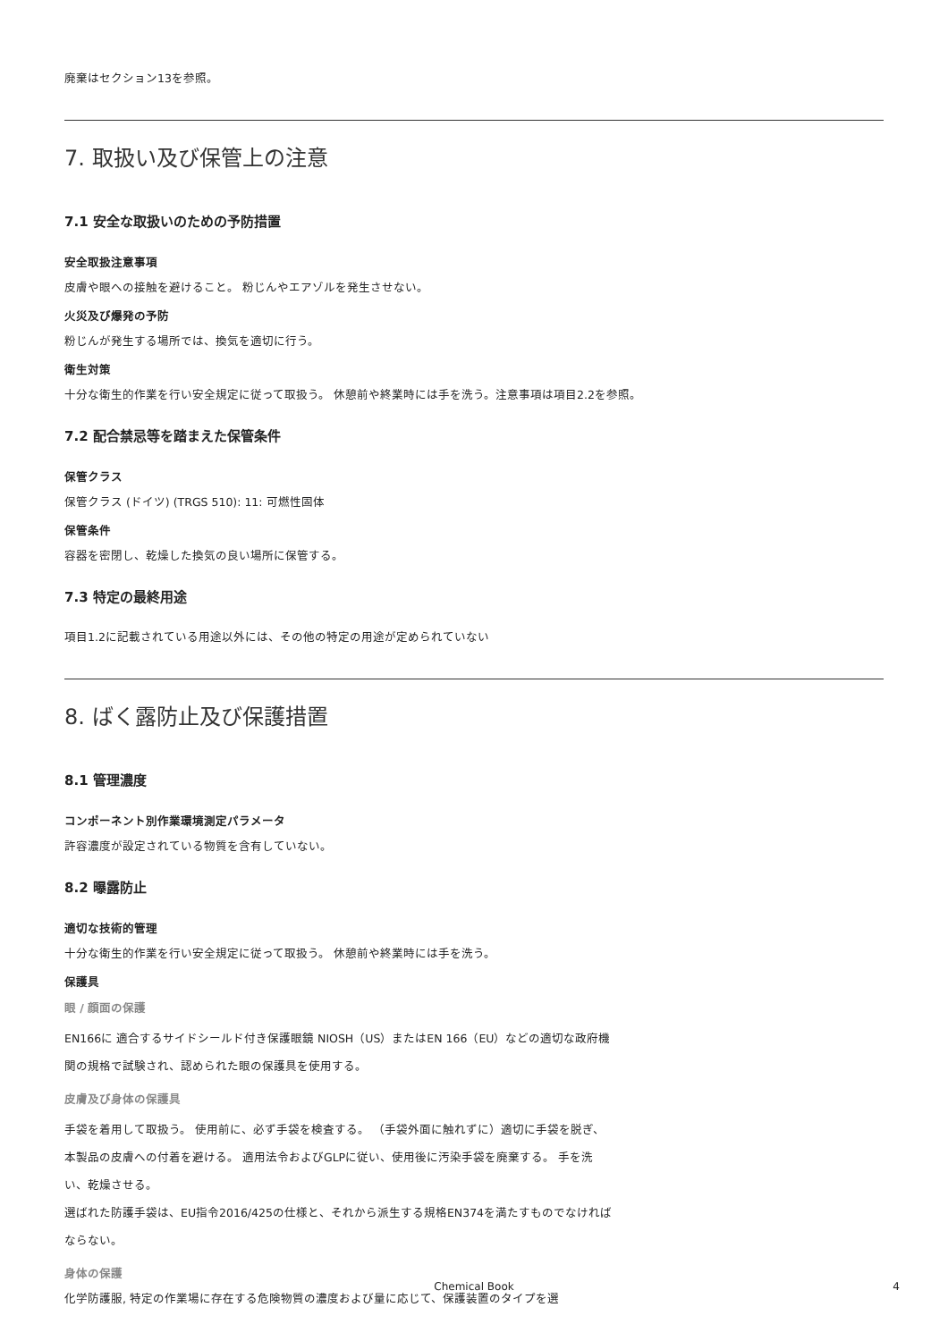廃棄はセクション13を参照。
7. 取扱い及び保管上の注意
7.1 安全な取扱いのための予防措置
安全取扱注意事項
皮膚や眼への接触を避けること。 粉じんやエアゾルを発生させない。
火災及び爆発の予防
粉じんが発生する場所では、換気を適切に行う。
衛生対策
十分な衛生的作業を行い安全規定に従って取扱う。 休憩前や終業時には手を洗う。注意事項は項目2.2を参照。
7.2 配合禁忌等を踏まえた保管条件
保管クラス
保管クラス (ドイツ) (TRGS 510): 11: 可燃性固体
保管条件
容器を密閉し、乾燥した換気の良い場所に保管する。
7.3 特定の最終用途
項目1.2に記載されている用途以外には、その他の特定の用途が定められていない
8. ばく露防止及び保護措置
8.1 管理濃度
コンポーネント別作業環境測定パラメータ
許容濃度が設定されている物質を含有していない。
8.2 曝露防止
適切な技術的管理
十分な衛生的作業を行い安全規定に従って取扱う。 休憩前や終業時には手を洗う。
保護具
眼 / 顔面の保護
EN166に 適合するサイドシールド付き保護眼鏡 NIOSH（US）またはEN 166（EU）などの適切な政府機関の規格で試験され、認められた眼の保護具を使用する。
皮膚及び身体の保護具
手袋を着用して取扱う。 使用前に、必ず手袋を検査する。 （手袋外面に触れずに）適切に手袋を脱ぎ、本製品の皮膚への付着を避ける。 適用法令およびGLPに従い、使用後に汚染手袋を廃棄する。 手を洗い、乾燥させる。
選ばれた防護手袋は、EU指令2016/425の仕様と、それから派生する規格EN374を満たすものでなければならない。
身体の保護
化学防護服, 特定の作業場に存在する危険物質の濃度および量に応じて、保護装置のタイプを選
Chemical Book 4